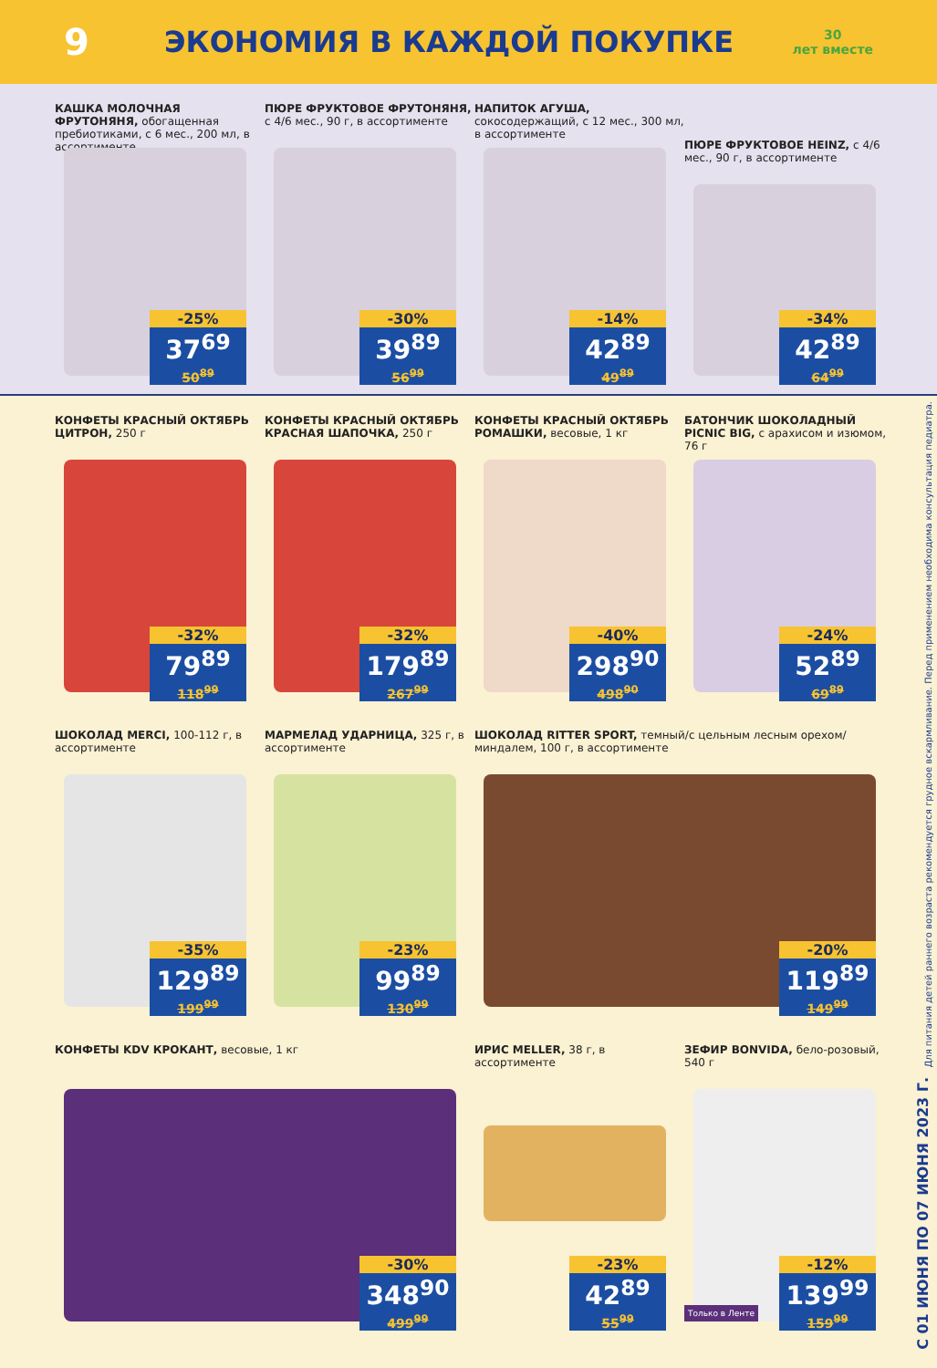9
ЭКОНОМИЯ В КАЖДОЙ ПОКУПКЕ
30
лет вместе
КАШКА МОЛОЧНАЯ ФРУТОНЯНЯ, обогащенная пребиотиками, с 6 мес., 200 мл, в ассортименте
-25%
37<sup>69</sup>
50<sup>89</sup>
ПЮРЕ ФРУКТОВОЕ ФРУТОНЯНЯ, с 4/6 мес., 90 г, в ассортименте
-30%
39<sup>89</sup>
56<sup>99</sup>
НАПИТОК АГУША, сокосодержащий, с 12 мес., 300 мл, в ассортименте
-14%
42<sup>89</sup>
49<sup>89</sup>
ПЮРЕ ФРУКТОВОЕ HEINZ, с 4/6 мес., 90 г, в ассортименте
-34%
42<sup>89</sup>
64<sup>99</sup>
КОНФЕТЫ КРАСНЫЙ ОКТЯБРЬ ЦИТРОН, 250 г
-32%
79<sup>89</sup>
118<sup>99</sup>
КОНФЕТЫ КРАСНЫЙ ОКТЯБРЬ КРАСНАЯ ШАПОЧКА, 250 г
-32%
179<sup>89</sup>
267<sup>99</sup>
КОНФЕТЫ КРАСНЫЙ ОКТЯБРЬ РОМАШКИ, весовые, 1 кг
-40%
298<sup>90</sup>
498<sup>90</sup>
БАТОНЧИК ШОКОЛАДНЫЙ PICNIC BIG, с арахисом и изюмом, 76 г
-24%
52<sup>89</sup>
69<sup>89</sup>
ШОКОЛАД MERCI, 100-112 г, в ассортименте
-35%
129<sup>89</sup>
199<sup>99</sup>
МАРМЕЛАД УДАРНИЦА, 325 г, в ассортименте
-23%
99<sup>89</sup>
130<sup>99</sup>
ШОКОЛАД RITTER SPORT, темный/с цельным лесным орехом/миндалем, 100 г, в ассортименте
-20%
119<sup>89</sup>
149<sup>99</sup>
КОНФЕТЫ KDV КРОКАНТ, весовые, 1 кг
-30%
348<sup>90</sup>
499<sup>99</sup>
ИРИС MELLER, 38 г, в ассортименте
-23%
42<sup>89</sup>
55<sup>99</sup>
ЗЕФИР BONVIDA, бело-розовый, 540 г
-12%
139<sup>99</sup>
159<sup>99</sup>
Только в Ленте
Для питания детей раннего возраста рекомендуется грудное вскармливание. Перед применением необходима консультация педиатра.
С 01 ИЮНЯ ПО 07 ИЮНЯ 2023 Г.